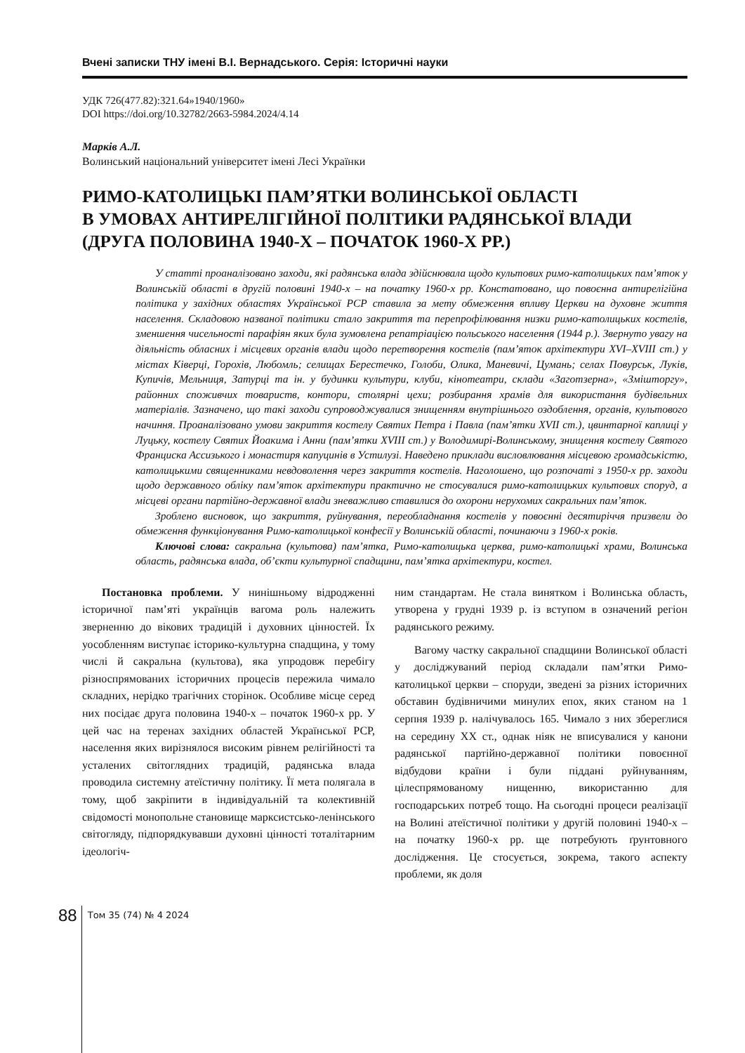Вчені записки ТНУ імені В.І. Вернадського. Серія: Історичні науки
УДК 726(477.82):321.64»1940/1960»
DOI https://doi.org/10.32782/2663-5984.2024/4.14
Марків А.Л.
Волинський національний університет імені Лесі Українки
РИМО-КАТОЛИЦЬКІ ПАМ’ЯТКИ ВОЛИНСЬКОЇ ОБЛАСТІ
В УМОВАХ АНТИРЕЛІГІЙНОЇ ПОЛІТИКИ РАДЯНСЬКОЇ ВЛАДИ
(ДРУГА ПОЛОВИНА 1940-Х – ПОЧАТОК 1960-Х РР.)
У статті проаналізовано заходи, які радянська влада здійснювала щодо культових римо-католицьких пам’яток у Волинській області в другій половині 1940-х – на початку 1960-х рр. Констатовано, що повоєнна антирелігійна політика у західних областях Української РСР ставила за мету обмеження впливу Церкви на духовне життя населення. Складовою названої політики стало закриття та перепрофілювання низки римо-католицьких костелів, зменшення чисельності парафіян яких була зумовлена репатріацією польського населення (1944 р.). Звернуто увагу на діяльність обласних і місцевих органів влади щодо перетворення костелів (пам’яток архітектури XVI–XVIII ст.) у містах Ківерці, Горохів, Любомль; селищах Берестечко, Голоби, Олика, Маневичі, Цумань; селах Повурськ, Луків, Купичів, Мельниця, Затурці та ін. у будинки культури, клуби, кінотеатри, склади «Заготзерна», «Змішторгу», районних споживчих товариств, контори, столярні цехи; розбирання храмів для використання будівельних матеріалів. Зазначено, що такі заходи супроводжувалися знищенням внутрішнього оздоблення, органів, культового начиння. Проаналізовано умови закриття костелу Святих Петра і Павла (пам’ятки XVII ст.), цвинтарної каплиці у Луцьку, костелу Святих Йоакима і Анни (пам’ятки XVIII ст.) у Володимирі-Волинському, знищення костелу Святого Франциска Ассизького і монастиря капуцинів в Устилузі. Наведено приклади висловлювання місцевою громадськістю, католицькими священниками невдоволення через закриття костелів. Наголошено, що розпочаті з 1950-х рр. заходи щодо державного обліку пам’яток архітектури практично не стосувалися римо-католицьких культових споруд, а місцеві органи партійно-державної влади зневажливо ставилися до охорони нерухомих сакральних пам’яток.
Зроблено висновок, що закриття, руйнування, переобладнання костелів у повоєнні десятиріччя призвели до обмеження функціонування Римо-католицької конфесії у Волинській області, починаючи з 1960-х років.
Ключові слова: сакральна (культова) пам’ятка, Римо-католицька церква, римо-католицькі храми, Волинська область, радянська влада, об’єкти культурної спадщини, пам’ятка архітектури, костел.
Постановка проблеми. У нинішньому відродженні історичної пам’яті українців вагома роль належить зверненню до вікових традицій і духовних цінностей. Їх уособленням виступає історико-культурна спадщина, у тому числі й сакральна (культова), яка упродовж перебігу різноспрямованих історичних процесів пережила чимало складних, нерідко трагічних сторінок. Особливе місце серед них посідає друга половина 1940-х – початок 1960-х рр. У цей час на теренах західних областей Української РСР, населення яких вирізнялося високим рівнем релігійності та усталених світоглядних традицій, радянська влада проводила системну атеїстичну політику. Її мета полягала в тому, щоб закріпити в індивідуальній та колективній свідомості монопольне становище марксистсько-ленінського світогляду, підпорядкувавши духовні цінності тоталітарним ідеологіч-
ним стандартам. Не стала винятком і Волинська область, утворена у грудні 1939 р. із вступом в означений регіон радянського режиму.
Вагому частку сакральної спадщини Волинської області у досліджуваний період складали пам’ятки Римо-католицької церкви – споруди, зведені за різних історичних обставин будівничими минулих епох, яких станом на 1 серпня 1939 р. налічувалось 165. Чимало з них збереглися на середину XX ст., однак ніяк не вписувалися у канони радянської партійно-державної політики повоєнної відбудови країни і були піддані руйнуванням, цілеспрямованому нищенню, використанню для господарських потреб тощо. На сьогодні процеси реалізації на Волині атеїстичної політики у другій половині 1940-х – на початку 1960-х рр. ще потребують ґрунтовного дослідження. Це стосується, зокрема, такого аспекту проблеми, як доля
88 Том 35 (74) № 4 2024